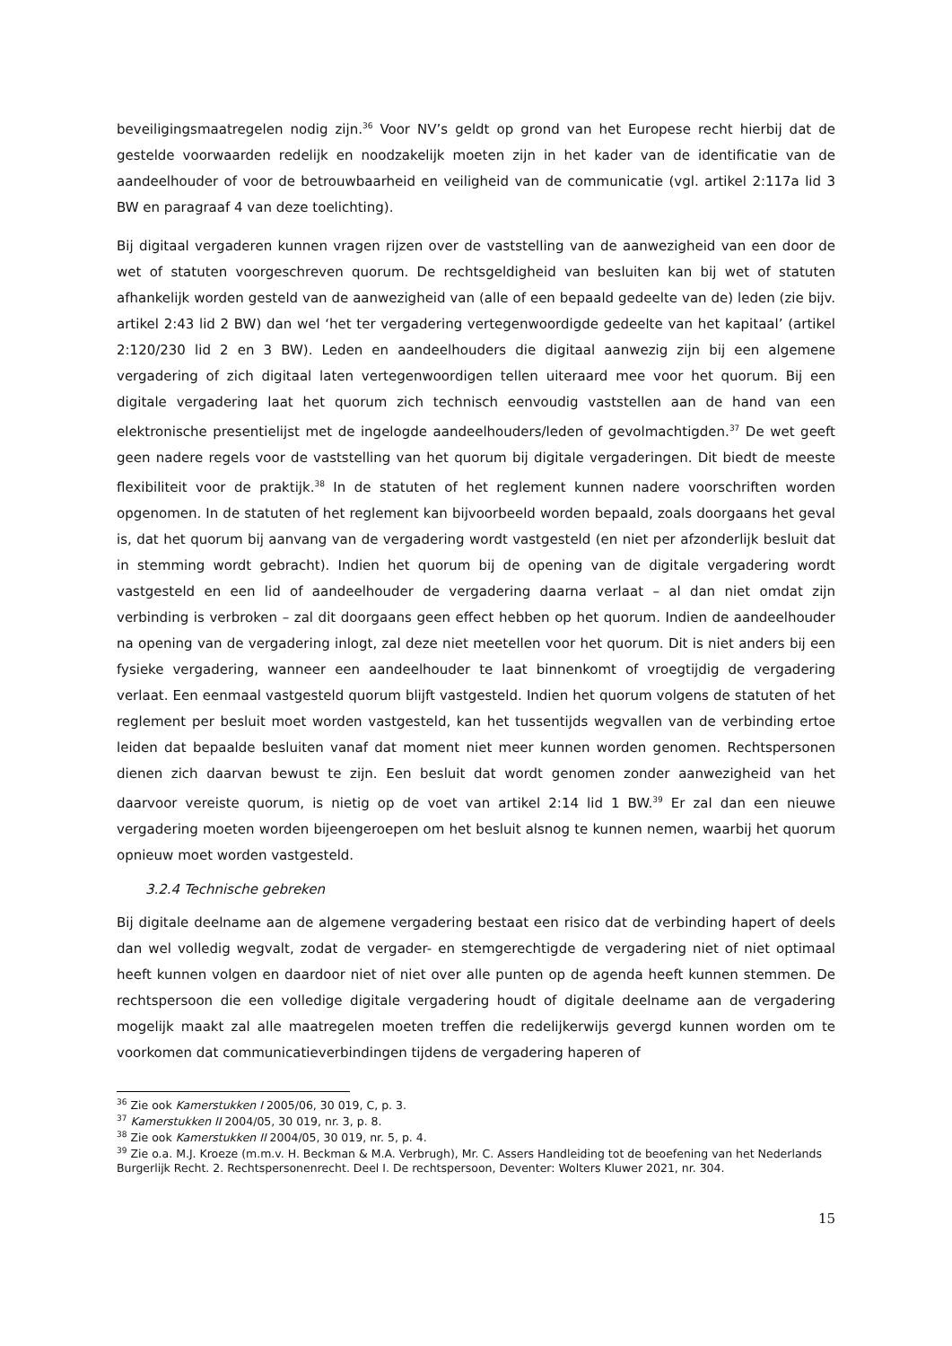beveiligingsmaatregelen nodig zijn.<sup>36</sup> Voor NV’s geldt op grond van het Europese recht hierbij dat de gestelde voorwaarden redelijk en noodzakelijk moeten zijn in het kader van de identificatie van de aandeelhouder of voor de betrouwbaarheid en veiligheid van de communicatie (vgl. artikel 2:117a lid 3 BW en paragraaf 4 van deze toelichting).
Bij digitaal vergaderen kunnen vragen rijzen over de vaststelling van de aanwezigheid van een door de wet of statuten voorgeschreven quorum. De rechtsgeldigheid van besluiten kan bij wet of statuten afhankelijk worden gesteld van de aanwezigheid van (alle of een bepaald gedeelte van de) leden (zie bijv. artikel 2:43 lid 2 BW) dan wel ‘het ter vergadering vertegenwoordigde gedeelte van het kapitaal’ (artikel 2:120/230 lid 2 en 3 BW). Leden en aandeelhouders die digitaal aanwezig zijn bij een algemene vergadering of zich digitaal laten vertegenwoordigen tellen uiteraard mee voor het quorum. Bij een digitale vergadering laat het quorum zich technisch eenvoudig vaststellen aan de hand van een elektronische presentielijst met de ingelogde aandeelhouders/leden of gevolmachtigden.<sup>37</sup> De wet geeft geen nadere regels voor de vaststelling van het quorum bij digitale vergaderingen. Dit biedt de meeste flexibiliteit voor de praktijk.<sup>38</sup> In de statuten of het reglement kunnen nadere voorschriften worden opgenomen. In de statuten of het reglement kan bijvoorbeeld worden bepaald, zoals doorgaans het geval is, dat het quorum bij aanvang van de vergadering wordt vastgesteld (en niet per afzonderlijk besluit dat in stemming wordt gebracht). Indien het quorum bij de opening van de digitale vergadering wordt vastgesteld en een lid of aandeelhouder de vergadering daarna verlaat – al dan niet omdat zijn verbinding is verbroken – zal dit doorgaans geen effect hebben op het quorum. Indien de aandeelhouder na opening van de vergadering inlogt, zal deze niet meetellen voor het quorum. Dit is niet anders bij een fysieke vergadering, wanneer een aandeelhouder te laat binnenkomt of vroegtijdig de vergadering verlaat. Een eenmaal vastgesteld quorum blijft vastgesteld. Indien het quorum volgens de statuten of het reglement per besluit moet worden vastgesteld, kan het tussentijds wegvallen van de verbinding ertoe leiden dat bepaalde besluiten vanaf dat moment niet meer kunnen worden genomen. Rechtspersonen dienen zich daarvan bewust te zijn. Een besluit dat wordt genomen zonder aanwezigheid van het daarvoor vereiste quorum, is nietig op de voet van artikel 2:14 lid 1 BW.<sup>39</sup> Er zal dan een nieuwe vergadering moeten worden bijeengeroepen om het besluit alsnog te kunnen nemen, waarbij het quorum opnieuw moet worden vastgesteld.
3.2.4 Technische gebreken
Bij digitale deelname aan de algemene vergadering bestaat een risico dat de verbinding hapert of deels dan wel volledig wegvalt, zodat de vergader- en stemgerechtigde de vergadering niet of niet optimaal heeft kunnen volgen en daardoor niet of niet over alle punten op de agenda heeft kunnen stemmen. De rechtspersoon die een volledige digitale vergadering houdt of digitale deelname aan de vergadering mogelijk maakt zal alle maatregelen moeten treffen die redelijkerwijs gevergd kunnen worden om te voorkomen dat communicatieverbindingen tijdens de vergadering haperen of
<sup>36</sup> Zie ook Kamerstukken I 2005/06, 30 019, C, p. 3.
<sup>37</sup> Kamerstukken II 2004/05, 30 019, nr. 3, p. 8.
<sup>38</sup> Zie ook Kamerstukken II 2004/05, 30 019, nr. 5, p. 4.
<sup>39</sup> Zie o.a. M.J. Kroeze (m.m.v. H. Beckman & M.A. Verbrugh), Mr. C. Assers Handleiding tot de beoefening van het Nederlands Burgerlijk Recht. 2. Rechtspersonenrecht. Deel I. De rechtspersoon, Deventer: Wolters Kluwer 2021, nr. 304.
15